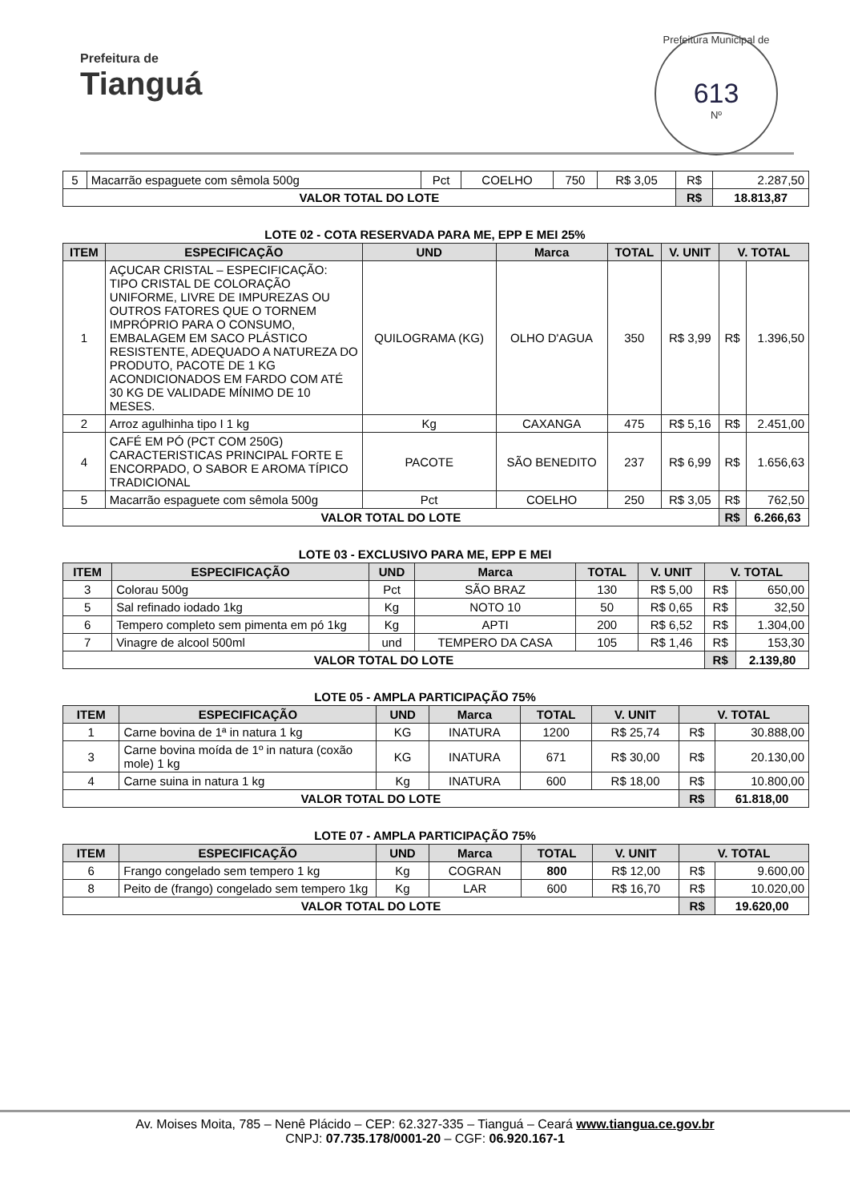Prefeitura de
Tianguá
Prefeitura Municipal de
613
Nº
| 5 | Macarrão espaguete com sêmola 500g | Pct | COELHO | 750 | R$ 3,05 | R$ | 2.287,50 |
| VALOR TOTAL DO LOTE | | | | | | R$ | 18.813,87 |
LOTE 02 - COTA RESERVADA PARA ME, EPP E MEI 25%
| ITEM | ESPECIFICAÇÃO | UND | Marca | TOTAL | V. UNIT | V. TOTAL | |
| --- | --- | --- | --- | --- | --- | --- | --- |
| 1 | AÇUCAR CRISTAL – ESPECIFICAÇÃO: TIPO CRISTAL DE COLORAÇÃO UNIFORME, LIVRE DE IMPUREZAS OU OUTROS FATORES QUE O TORNEM IMPRÓPRIO PARA O CONSUMO, EMBALAGEM EM SACO PLÁSTICO RESISTENTE, ADEQUADO A NATUREZA DO PRODUTO, PACOTE DE 1 KG ACONDICIONADOS EM FARDO COM ATÉ 30 KG DE VALIDADE MÍNIMO DE 10 MESES. | QUILOGRAMA (KG) | OLHO D'AGUA | 350 | R$ 3,99 | R$ | 1.396,50 |
| 2 | Arroz agulhinha tipo I 1 kg | Kg | CAXANGA | 475 | R$ 5,16 | R$ | 2.451,00 |
| 4 | CAFÉ EM PÓ (PCT COM 250G) CARACTERISTICAS PRINCIPAL FORTE E ENCORPADO, O SABOR E AROMA TÍPICO TRADICIONAL | PACOTE | SÃO BENEDITO | 237 | R$ 6,99 | R$ | 1.656,63 |
| 5 | Macarrão espaguete com sêmola 500g | Pct | COELHO | 250 | R$ 3,05 | R$ | 762,50 |
| VALOR TOTAL DO LOTE | | | | | | R$ | 6.266,63 |
LOTE 03 - EXCLUSIVO PARA ME, EPP E MEI
| ITEM | ESPECIFICAÇÃO | UND | Marca | TOTAL | V. UNIT | V. TOTAL | |
| --- | --- | --- | --- | --- | --- | --- | --- |
| 3 | Colorau 500g | Pct | SÃO BRAZ | 130 | R$ 5,00 | R$ | 650,00 |
| 5 | Sal refinado iodado 1kg | Kg | NOTO 10 | 50 | R$ 0,65 | R$ | 32,50 |
| 6 | Tempero completo sem pimenta em pó 1kg | Kg | APTI | 200 | R$ 6,52 | R$ | 1.304,00 |
| 7 | Vinagre de alcool 500ml | und | TEMPERO DA CASA | 105 | R$ 1,46 | R$ | 153,30 |
| VALOR TOTAL DO LOTE | | | | | | R$ | 2.139,80 |
LOTE 05 - AMPLA PARTICIPAÇÃO 75%
| ITEM | ESPECIFICAÇÃO | UND | Marca | TOTAL | V. UNIT | V. TOTAL | |
| --- | --- | --- | --- | --- | --- | --- | --- |
| 1 | Carne bovina de 1ª in natura 1 kg | KG | INATURA | 1200 | R$ 25,74 | R$ | 30.888,00 |
| 3 | Carne bovina moída de 1º in natura (coxão mole) 1 kg | KG | INATURA | 671 | R$ 30,00 | R$ | 20.130,00 |
| 4 | Carne suina in natura 1 kg | Kg | INATURA | 600 | R$ 18,00 | R$ | 10.800,00 |
| VALOR TOTAL DO LOTE | | | | | | R$ | 61.818,00 |
LOTE 07 - AMPLA PARTICIPAÇÃO 75%
| ITEM | ESPECIFICAÇÃO | UND | Marca | TOTAL | V. UNIT | V. TOTAL | |
| --- | --- | --- | --- | --- | --- | --- | --- |
| 6 | Frango congelado sem tempero 1 kg | Kg | COGRAN | 800 | R$ 12,00 | R$ | 9.600,00 |
| 8 | Peito de (frango) congelado sem tempero 1kg | Kg | LAR | 600 | R$ 16,70 | R$ | 10.020,00 |
| VALOR TOTAL DO LOTE | | | | | | R$ | 19.620,00 |
Av. Moises Moita, 785 – Nenê Plácido – CEP: 62.327-335 – Tianguá – Ceará www.tiangua.ce.gov.br
CNPJ: 07.735.178/0001-20 – CGF: 06.920.167-1